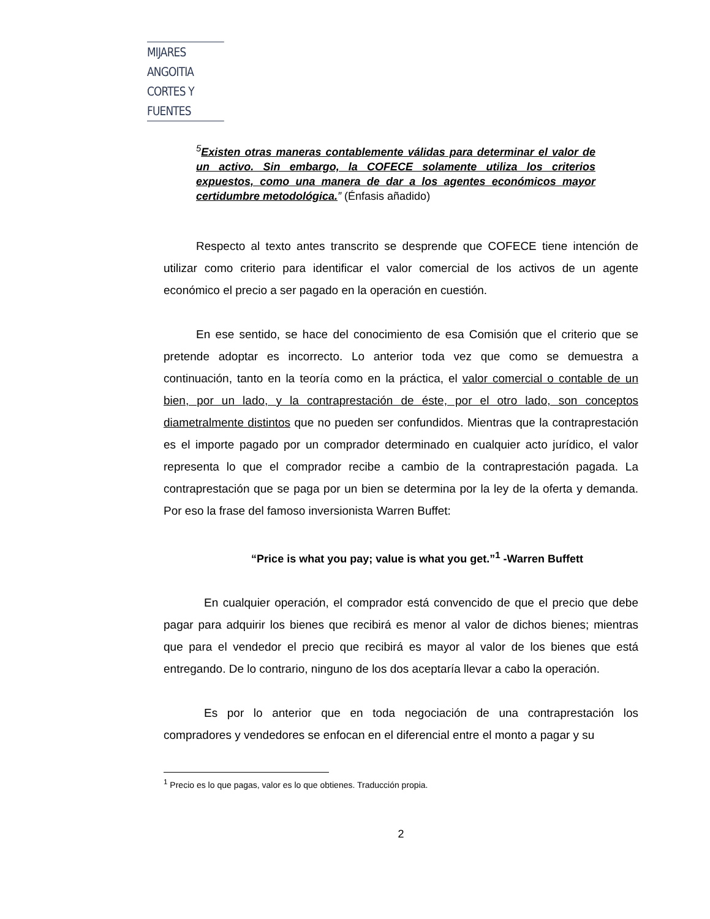MIJARES ANGOITIA
CORTES Y FUENTES
<sup>5</sup> Existen otras maneras contablemente válidas para determinar el valor de un activo. Sin embargo, la COFECE solamente utiliza los criterios expuestos, como una manera de dar a los agentes económicos mayor certidumbre metodológica.” (Énfasis añadido)
Respecto al texto antes transcrito se desprende que COFECE tiene intención de utilizar como criterio para identificar el valor comercial de los activos de un agente económico el precio a ser pagado en la operación en cuestión.
En ese sentido, se hace del conocimiento de esa Comisión que el criterio que se pretende adoptar es incorrecto. Lo anterior toda vez que como se demuestra a continuación, tanto en la teoría como en la práctica, el valor comercial o contable de un bien, por un lado, y la contraprestación de éste, por el otro lado, son conceptos diametralmente distintos que no pueden ser confundidos. Mientras que la contraprestación es el importe pagado por un comprador determinado en cualquier acto jurídico, el valor representa lo que el comprador recibe a cambio de la contraprestación pagada. La contraprestación que se paga por un bien se determina por la ley de la oferta y demanda. Por eso la frase del famoso inversionista Warren Buffet:
“Price is what you pay; value is what you get.”<sup>1</sup> -Warren Buffett
En cualquier operación, el comprador está convencido de que el precio que debe pagar para adquirir los bienes que recibirá es menor al valor de dichos bienes; mientras que para el vendedor el precio que recibirá es mayor al valor de los bienes que está entregando. De lo contrario, ninguno de los dos aceptaría llevar a cabo la operación.
Es por lo anterior que en toda negociación de una contraprestación los compradores y vendedores se enfocan en el diferencial entre el monto a pagar y su
<sup>1</sup> Precio es lo que pagas, valor es lo que obtienes. Traducción propia.
2